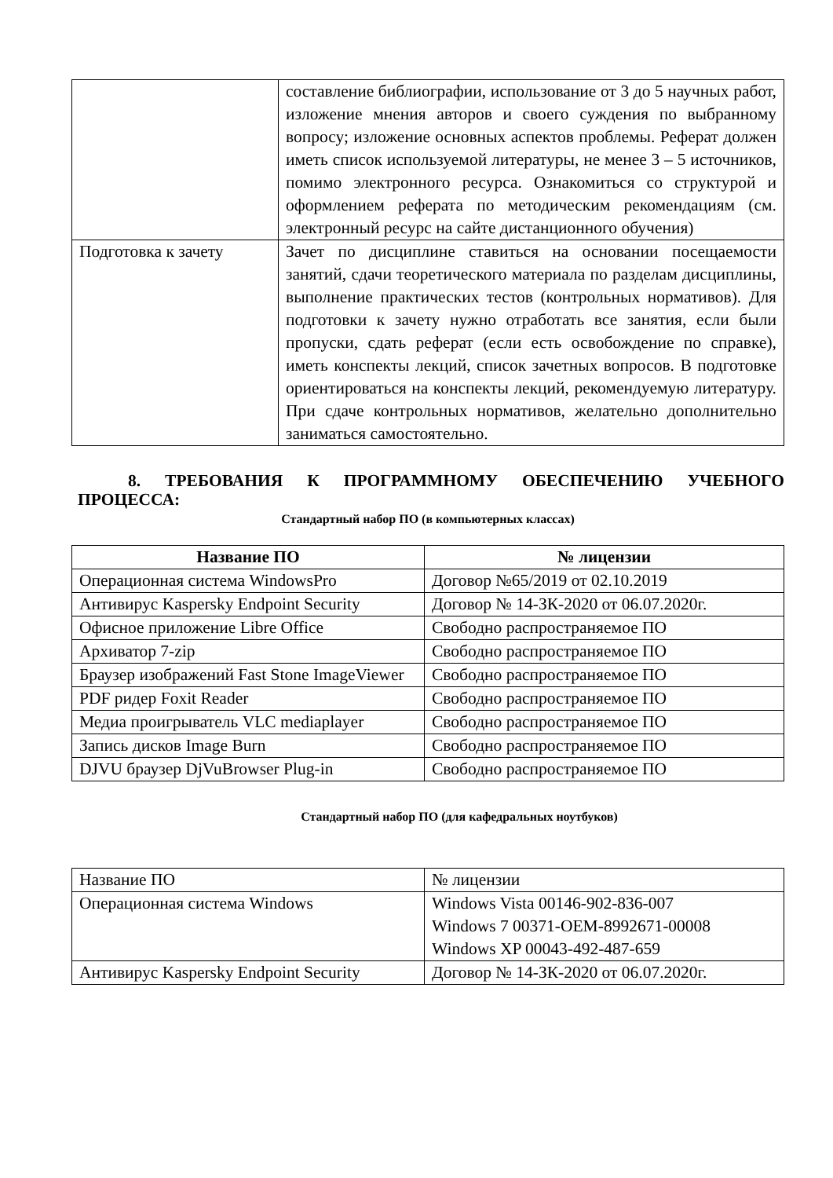| | составление библиографии, использование от 3 до 5 научных работ, изложение мнения авторов и своего суждения по выбранному вопросу; изложение основных аспектов проблемы. Реферат должен иметь список используемой литературы, не менее 3 – 5 источников, помимо электронного ресурса. Ознакомиться со структурой и оформлением реферата по методическим рекомендациям (см. электронный ресурс на сайте дистанционного обучения) |
| Подготовка к зачету | Зачет по дисциплине ставиться на основании посещаемости занятий, сдачи теоретического материала по разделам дисциплины, выполнение практических тестов (контрольных нормативов). Для подготовки к зачету нужно отработать все занятия, если были пропуски, сдать реферат (если есть освобождение по справке), иметь конспекты лекций, список зачетных вопросов. В подготовке ориентироваться на конспекты лекций, рекомендуемую литературу. При сдаче контрольных нормативов, желательно дополнительно заниматься самостоятельно. |
8. ТРЕБОВАНИЯ К ПРОГРАММНОМУ ОБЕСПЕЧЕНИЮ УЧЕБНОГО ПРОЦЕССА:
Стандартный набор ПО (в компьютерных классах)
| Название ПО | № лицензии |
| --- | --- |
| Операционная система WindowsPro | Договор №65/2019 от 02.10.2019 |
| Антивирус Kaspersky Endpoint Security | Договор № 14-ЗК-2020 от 06.07.2020г. |
| Офисное приложение Libre Office | Свободно распространяемое ПО |
| Архиватор 7-zip | Свободно распространяемое ПО |
| Браузер изображений Fast Stone ImageViewer | Свободно распространяемое ПО |
| PDF ридер Foxit Reader | Свободно распространяемое ПО |
| Медиа проигрыватель VLC mediaplayer | Свободно распространяемое ПО |
| Запись дисков Image Burn | Свободно распространяемое ПО |
| DJVU браузер DjVuBrowser Plug-in | Свободно распространяемое ПО |
Стандартный набор ПО (для кафедральных ноутбуков)
| Название ПО | № лицензии |
| Операционная система Windows | Windows Vista 00146-902-836-007 Windows 7 00371-OEM-8992671-00008 Windows XP 00043-492-487-659 |
| Антивирус Kaspersky Endpoint Security | Договор № 14-ЗК-2020 от 06.07.2020г. |